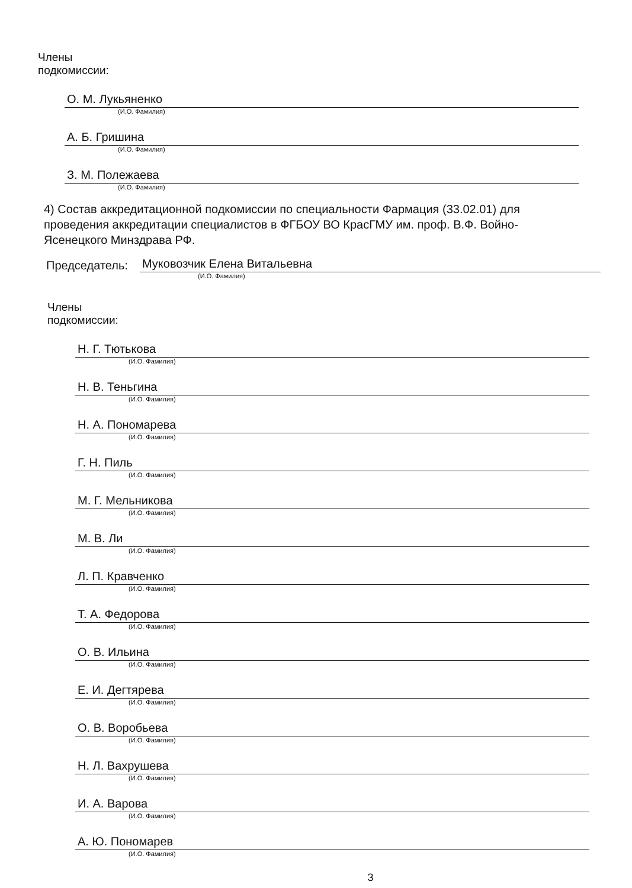Члены
подкомиссии:
О. М. Лукьяненко
(И.О. Фамилия)
А. Б. Гришина
(И.О. Фамилия)
З. М. Полежаева
(И.О. Фамилия)
4) Состав аккредитационной подкомиссии по специальности Фармация (33.02.01) для проведения аккредитации специалистов в ФГБОУ ВО КрасГМУ им. проф. В.Ф. Войно-Ясенецкого Минздрава РФ.
Председатель: Муковозчик Елена Витальевна
(И.О. Фамилия)
Члены
подкомиссии:
Н. Г. Тютькова
(И.О. Фамилия)
Н. В. Теньгина
(И.О. Фамилия)
Н. А. Пономарева
(И.О. Фамилия)
Г. Н. Пиль
(И.О. Фамилия)
М. Г. Мельникова
(И.О. Фамилия)
М. В. Ли
(И.О. Фамилия)
Л. П. Кравченко
(И.О. Фамилия)
Т. А. Федорова
(И.О. Фамилия)
О. В. Ильина
(И.О. Фамилия)
Е. И. Дегтярева
(И.О. Фамилия)
О. В. Воробьева
(И.О. Фамилия)
Н. Л. Вахрушева
(И.О. Фамилия)
И. А. Варова
(И.О. Фамилия)
А. Ю. Пономарев
(И.О. Фамилия)
3